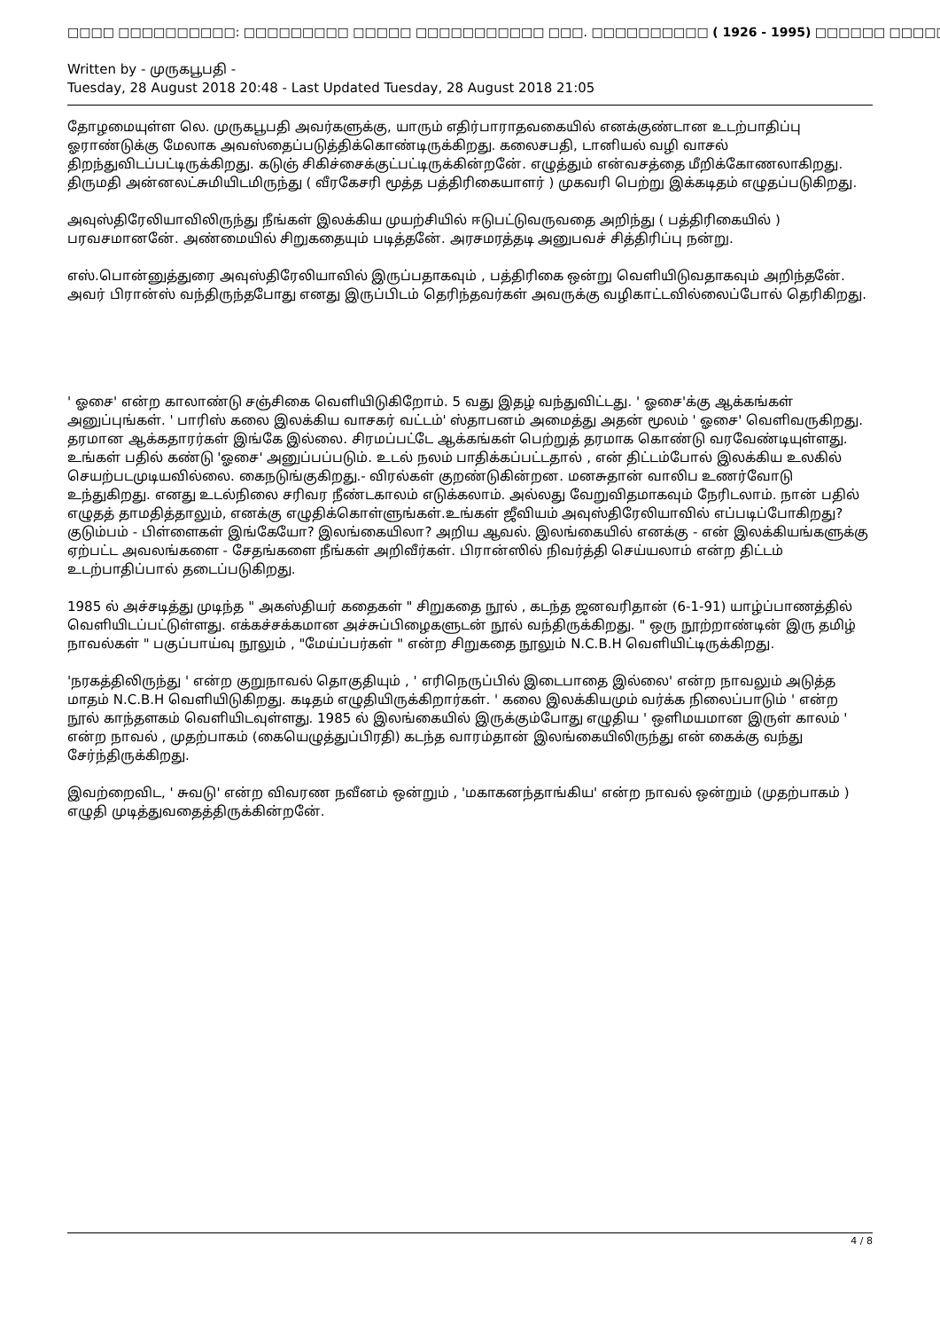□□□□ □□□□□□□□□□: □□□□□□□□□ □□□□□ □□□□□□□□□□□ □□□. □□□□□□□□□□ ( 1926 - 1995) □□□□□□ □□□□□ □□□□□□ (□□
Written by - முருகபூபதி -
Tuesday, 28 August 2018 20:48 - Last Updated Tuesday, 28 August 2018 21:05
தோழமையுள்ள லெ. முருகபூபதி அவர்களுக்கு, யாரும் எதிர்பாராதவகையில் எனக்குண்டான உடற்பாதிப்பு ஓராண்டுக்கு மேலாக அவஸ்தைப்படுத்திக்கொண்டிருக்கிறது. கலைசபதி, டானியல் வழி வாசல் திறந்துவிடப்பட்டிருக்கிறது. கடுஞ் சிகிச்சைக்குட்பட்டிருக்கின்றனே். எழுத்தும் என்வசத்தை மீறிக்கோணலாகிறது. திருமதி அன்னலட்சுமியிடமிருந்து ( வீரகேசரி மூத்த பத்திரிகையாளர் ) முகவரி பெற்று இக்கடிதம் எழுதப்படுகிறது.
அவுஸ்திரேலியாவிலிருந்து நீங்கள் இலக்கிய முயற்சியில் ஈடுபட்டுவருவதை அறிந்து ( பத்திரிகையில் ) பரவசமானனே். அண்மையில் சிறுகதையும் படித்தனே். அரசமரத்தடி அனுபவச் சித்திரிப்பு நன்று.
எஸ்.பொன்னுத்துரை அவுஸ்திரேலியாவில் இருப்பதாகவும் , பத்திரிகை ஒன்று வெளியிடுவதாகவும் அறிந்தனே். அவர் பிரான்ஸ் வந்திருந்தபோது எனது இருப்பிடம் தெரிந்தவர்கள் அவருக்கு வழிகாட்டவில்லைப்போல் தெரிகிறது.
' ஓசை' என்ற காலாண்டு சஞ்சிகை வெளியிடுகிறோம். 5 வது இதழ் வந்துவிட்டது. ' ஓசை'க்கு ஆக்கங்கள் அனுப்புங்கள். ' பாரிஸ் கலை இலக்கிய வாசகர் வட்டம்' ஸ்தாபனம் அமைத்து அதன் மூலம் ' ஓசை' வெளிவருகிறது. தரமான ஆக்கதாரர்கள் இங்கே இல்லை. சிரமப்பட்டே ஆக்கங்கள் பெற்றுத் தரமாக கொண்டு வரவேண்டியுள்ளது. உங்கள் பதில் கண்டு 'ஓசை' அனுப்பப்படும். உடல் நலம் பாதிக்கப்பட்டதால் , என் திட்டம்போல் இலக்கிய உலகில் செயற்படமுடியவில்லை. கைநடுங்குகிறது.- விரல்கள் குறண்டுகின்றன. மனசுதான் வாலிப உணர்வோடு உந்துகிறது. எனது உடல்நிலை சரிவர நீண்டகாலம் எடுக்கலாம். அல்லது வேறுவிதமாகவும் நேரிடலாம். நான் பதில் எழுதத் தாமதித்தாலும், எனக்கு எழுதிக்கொள்ளுங்கள்.உங்கள் ஜீவியம் அவுஸ்திரேலியாவில் எப்படிப்போகிறது? குடும்பம் - பிள்ளைகள் இங்கேயோ? இலங்கையிலா? அறிய ஆவல். இலங்கையில் எனக்கு - என் இலக்கியங்களுக்கு ஏற்பட்ட அவலங்களை - சேதங்களை நீங்கள் அறிவீர்கள். பிரான்ஸில் நிவர்த்தி செய்யலாம் என்ற திட்டம் உடற்பாதிப்பால் தடைப்படுகிறது.
1985 ல் அச்சடித்து முடிந்த " அகஸ்தியர் கதைகள் " சிறுகதை நூல் , கடந்த ஜனவரிதான் (6-1-91) யாழ்ப்பாணத்தில் வெளியிடப்பட்டுள்ளது. எக்கச்சக்கமான அச்சுப்பிழைகளுடன் நூல் வந்திருக்கிறது. " ஒரு நூற்றாண்டின் இரு தமிழ் நாவல்கள் " பகுப்பாய்வு நூலும் , "மேய்ப்பர்கள் " என்ற சிறுகதை நூலும் N.C.B.H வெளியிட்டிருக்கிறது.
'நரகத்திலிருந்து ' என்ற குறுநாவல் தொகுதியும் , ' எரிநெருப்பில் இடைபாதை இல்லை' என்ற நாவலும் அடுத்த மாதம் N.C.B.H வெளியிடுகிறது. கடிதம் எழுதியிருக்கிறார்கள். ' கலை இலக்கியமும் வர்க்க நிலைப்பாடும் ' என்ற நூல் காந்தளகம் வெளியிடவுள்ளது. 1985 ல் இலங்கையில் இருக்கும்போது எழுதிய ' ஒளிமயமான இருள் காலம் ' என்ற நாவல் , முதற்பாகம் (கையெழுத்துப்பிரதி) கடந்த வாரம்தான் இலங்கையிலிருந்து என் கைக்கு வந்து சேர்ந்திருக்கிறது.
இவற்றைவிட, ' சுவடு' என்ற விவரண நவீனம் ஒன்றும் , 'மகாகனந்தாங்கிய' என்ற நாவல் ஒன்றும் (முதற்பாகம் ) எழுதி முடித்துவதைத்திருக்கின்றனே்.
4 / 8